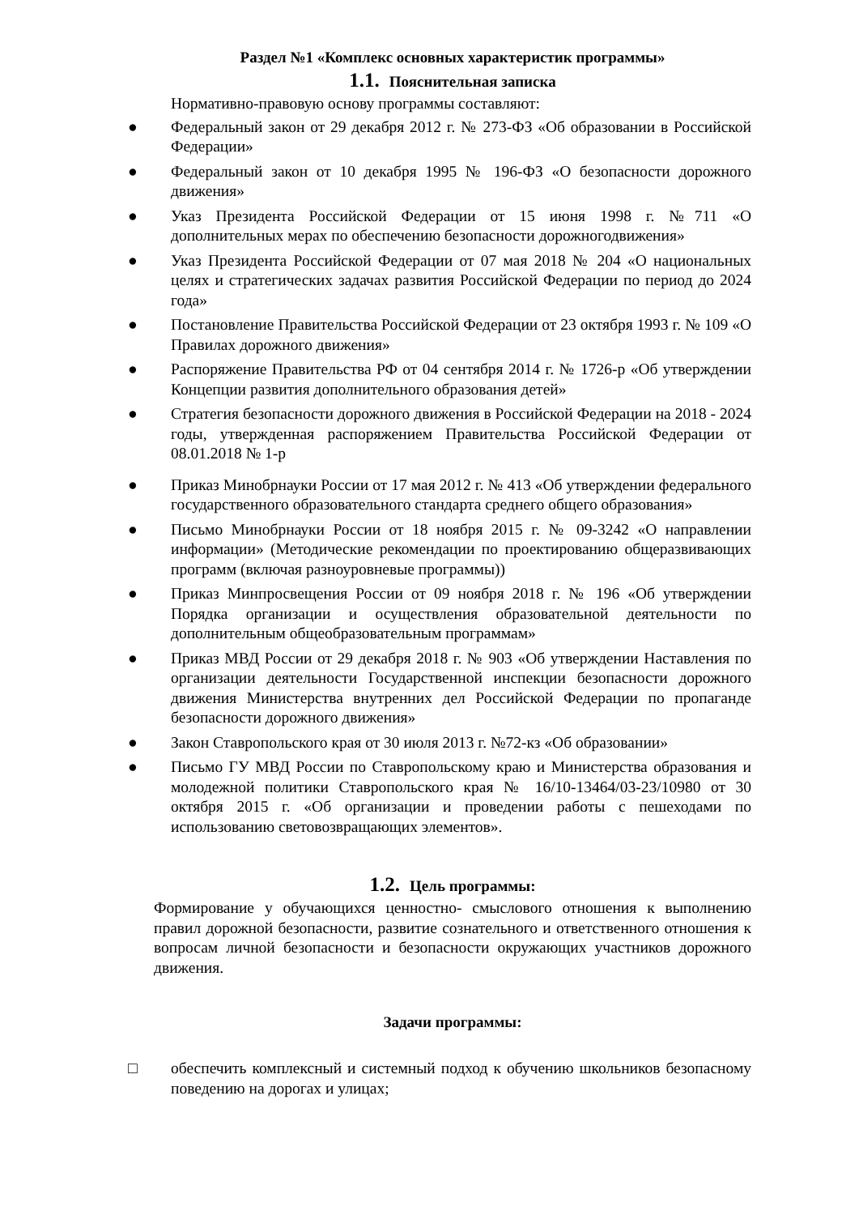Раздел №1 «Комплекс основных характеристик программы»
1.1. Пояснительная записка
Нормативно-правовую основу программы составляют:
● Федеральный закон от 29 декабря 2012 г. № 273-ФЗ «Об образовании в Российской Федерации»
● Федеральный закон от 10 декабря 1995 № 196-ФЗ «О безопасности дорожного движения»
● Указ Президента Российской Федерации от 15 июня 1998 г. №711 «О дополнительных мерах по обеспечению безопасности дорожногодвижения»
● Указ Президента Российской Федерации от 07 мая 2018 № 204 «О национальных целях и стратегических задачах развития Российской Федерации по период до 2024 года»
● Постановление Правительства Российской Федерации от 23 октября 1993 г. № 109 «О Правилах дорожного движения»
● Распоряжение Правительства РФ от 04 сентября 2014 г. № 1726-р «Об утверждении Концепции развития дополнительного образования детей»
● Стратегия безопасности дорожного движения в Российской Федерации на 2018 - 2024 годы, утвержденная распоряжением Правительства Российской Федерации от 08.01.2018 № 1-р
● Приказ Минобрнауки России от 17 мая 2012 г. № 413 «Об утверждении федерального государственного образовательного стандарта среднего общего образования»
● Письмо Минобрнауки России от 18 ноября 2015 г. № 09-3242 «О направлении информации» (Методические рекомендации по проектированию общеразвивающих программ (включая разноуровневые программы))
● Приказ Минпросвещения России от 09 ноября 2018 г. № 196 «Об утверждении Порядка организации и осуществления образовательной деятельности по дополнительным общеобразовательным программам»
● Приказ МВД России от 29 декабря 2018 г. № 903 «Об утверждении Наставления по организации деятельности Государственной инспекции безопасности дорожного движения Министерства внутренних дел Российской Федерации по пропаганде безопасности дорожного движения»
● Закон Ставропольского края от 30 июля 2013 г. №72-кз «Об образовании»
● Письмо ГУ МВД России по Ставропольскому краю и Министерства образования и молодежной политики Ставропольского края № 16/10-13464/03-23/10980 от 30 октября 2015 г. «Об организации и проведении работы с пешеходами по использованию световозвращающих элементов».
1.2. Цель программы:
Формирование у обучающихся ценностно- смыслового отношения к выполнению правил дорожной безопасности, развитие сознательного и ответственного отношения к вопросам личной безопасности и безопасности окружающих участников дорожного движения.
Задачи программы:
□ обеспечить комплексный и системный подход к обучению школьников безопасному поведению на дорогах и улицах;